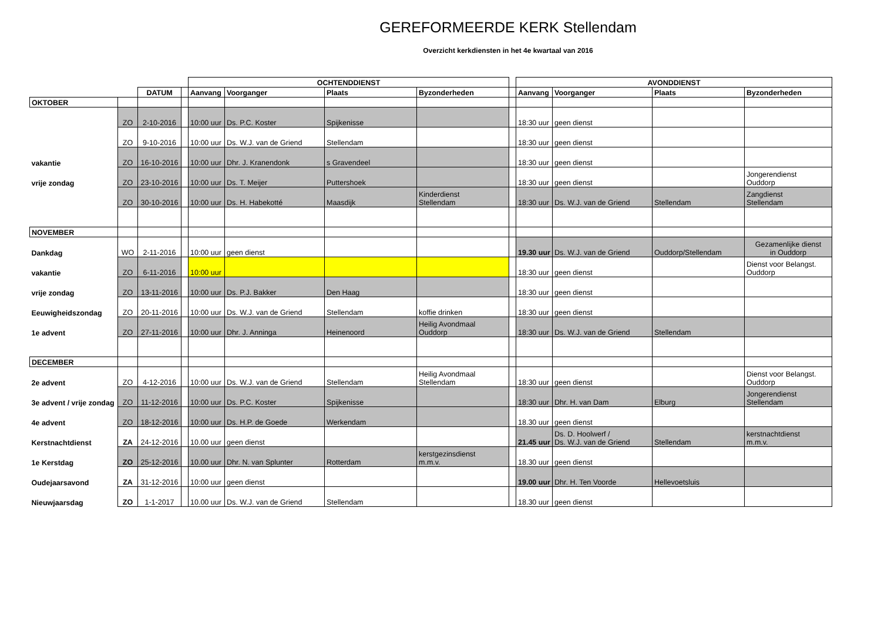GEREFORMEERDE KERK Stellendam
Overzicht kerkdiensten in het 4e kwartaal van 2016
| | | | | OCHTENDDIENST | | | | | AVONDDIENST | | | |
| | | DATUM | | Aanvang | Voorganger | Plaats | Byzonderheden | | Aanvang | Voorganger | Plaats | Byzonderheden |
| OKTOBER | | | | | | | | | | | | |
| | ZO | 2-10-2016 | | 10:00 uur | Ds. P.C. Koster | Spijkenisse | | | 18:30 uur | geen dienst | | |
| | ZO | 9-10-2016 | | 10:00 uur | Ds. W.J. van de Griend | Stellendam | | | 18:30 uur | geen dienst | | |
| vakantie | ZO | 16-10-2016 | | 10:00 uur | Dhr. J. Kranendonk | s Gravendeel | | | 18:30 uur | geen dienst | | |
| vrije zondag | ZO | 23-10-2016 | | 10:00 uur | Ds. T. Meijer | Puttershoek | | | 18:30 uur | geen dienst | | Jongerendienst Ouddorp |
| | ZO | 30-10-2016 | | 10:00 uur | Ds. H. Habekotté | Maasdijk | Kinderdienst Stellendam | | 18:30 uur | Ds. W.J. van de Griend | Stellendam | Zangdienst Stellendam |
| NOVEMBER | | | | | | | | | | | | |
| Dankdag | WO | 2-11-2016 | | 10:00 uur | geen dienst | | | | 19.30 uur | Ds. W.J. van de Griend | Ouddorp/Stellendam | Gezamenlijke dienst in Ouddorp |
| vakantie | ZO | 6-11-2016 | | 10:00 uur | | | | | 18:30 uur | geen dienst | | Dienst voor Belangst. Ouddorp |
| vrije zondag | ZO | 13-11-2016 | | 10:00 uur | Ds. P.J. Bakker | Den Haag | | | 18:30 uur | geen dienst | | |
| Eeuwigheidszondag | ZO | 20-11-2016 | | 10:00 uur | Ds. W.J. van de Griend | Stellendam | koffie drinken | | 18:30 uur | geen dienst | | |
| 1e advent | ZO | 27-11-2016 | | 10:00 uur | Dhr. J. Anninga | Heinenoord | Heilig Avondmaal Ouddorp | | 18:30 uur | Ds. W.J. van de Griend | Stellendam | |
| DECEMBER | | | | | | | | | | | | |
| 2e advent | ZO | 4-12-2016 | | 10:00 uur | Ds. W.J. van de Griend | Stellendam | Heilig Avondmaal Stellendam | | 18:30 uur | geen dienst | | Dienst voor Belangst. Ouddorp |
| 3e advent / vrije zondag | ZO | 11-12-2016 | | 10:00 uur | Ds. P.C. Koster | Spijkenisse | | | 18:30 uur | Dhr. H. van Dam | Elburg | Jongerendienst Stellendam |
| 4e advent | ZO | 18-12-2016 | | 10:00 uur | Ds. H.P. de Goede | Werkendam | | | 18.30 uur | geen dienst | | |
| Kerstnachtdienst | ZA | 24-12-2016 | | 10.00 uur | geen dienst | | | | 21.45 uur | Ds. D. Hoolwerf / Ds. W.J. van de Griend | Stellendam | kerstnachtdienst m.m.v. |
| 1e Kerstdag | ZO | 25-12-2016 | | 10.00 uur | Dhr. N. van Splunter | Rotterdam | kerstgezinsdienst m.m.v. | | 18.30 uur | geen dienst | | |
| Oudejaarsavond | ZA | 31-12-2016 | | 10:00 uur | geen dienst | | | | 19.00 uur | Dhr. H. Ten Voorde | Hellevoetsluis | |
| Nieuwjaarsdag | ZO | 1-1-2017 | | 10.00 uur | Ds. W.J. van de Griend | Stellendam | | | 18.30 uur | geen dienst | | |